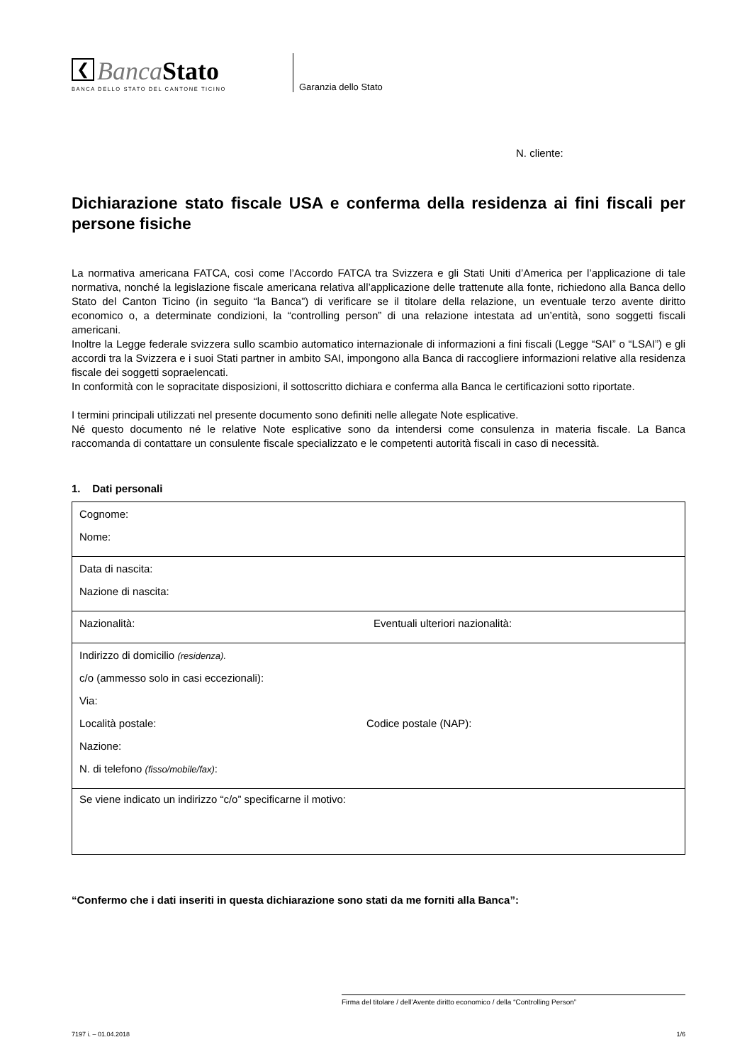❮ Banca Stato
BANCA DELLO STATO DEL CANTONE TICINO
Garanzia dello Stato
N. cliente:
Dichiarazione stato fiscale USA e conferma della residenza ai fini fiscali per persone fisiche
La normativa americana FATCA, così come l’Accordo FATCA tra Svizzera e gli Stati Uniti d’America per l’applicazione di tale normativa, nonché la legislazione fiscale americana relativa all’applicazione delle trattenute alla fonte, richiedono alla Banca dello Stato del Canton Ticino (in seguito “la Banca”) di verificare se il titolare della relazione, un eventuale terzo avente diritto economico o, a determinate condizioni, la “controlling person” di una relazione intestata ad un’entità, sono soggetti fiscali americani.
Inoltre la Legge federale svizzera sullo scambio automatico internazionale di informazioni a fini fiscali (Legge “SAI” o “LSAI”) e gli accordi tra la Svizzera e i suoi Stati partner in ambito SAI, impongono alla Banca di raccogliere informazioni relative alla residenza fiscale dei soggetti sopraelencati.
In conformità con le sopracitate disposizioni, il sottoscritto dichiara e conferma alla Banca le certificazioni sotto riportate.
I termini principali utilizzati nel presente documento sono definiti nelle allegate Note esplicative.
Né questo documento né le relative Note esplicative sono da intendersi come consulenza in materia fiscale. La Banca raccomanda di contattare un consulente fiscale specializzato e le competenti autorità fiscali in caso di necessità.
1. Dati personali
| Cognome: Nome: | |
| Data di nascita: Nazione di nascita: | |
| Nazionalità: | Eventuali ulteriori nazionalità: |
| Indirizzo di domicilio (residenza). c/o (ammesso solo in casi eccezionali): Via: Località postale: Codice postale (NAP): Nazione: N. di telefono (fisso/mobile/fax) : | |
| Se viene indicato un indirizzo “c/o” specificarne il motivo: | |
“Confermo che i dati inseriti in questa dichiarazione sono stati da me forniti alla Banca”:
Firma del titolare / dell’Avente diritto economico / della “Controlling Person”
7197 i. – 01.04.2018 1/6